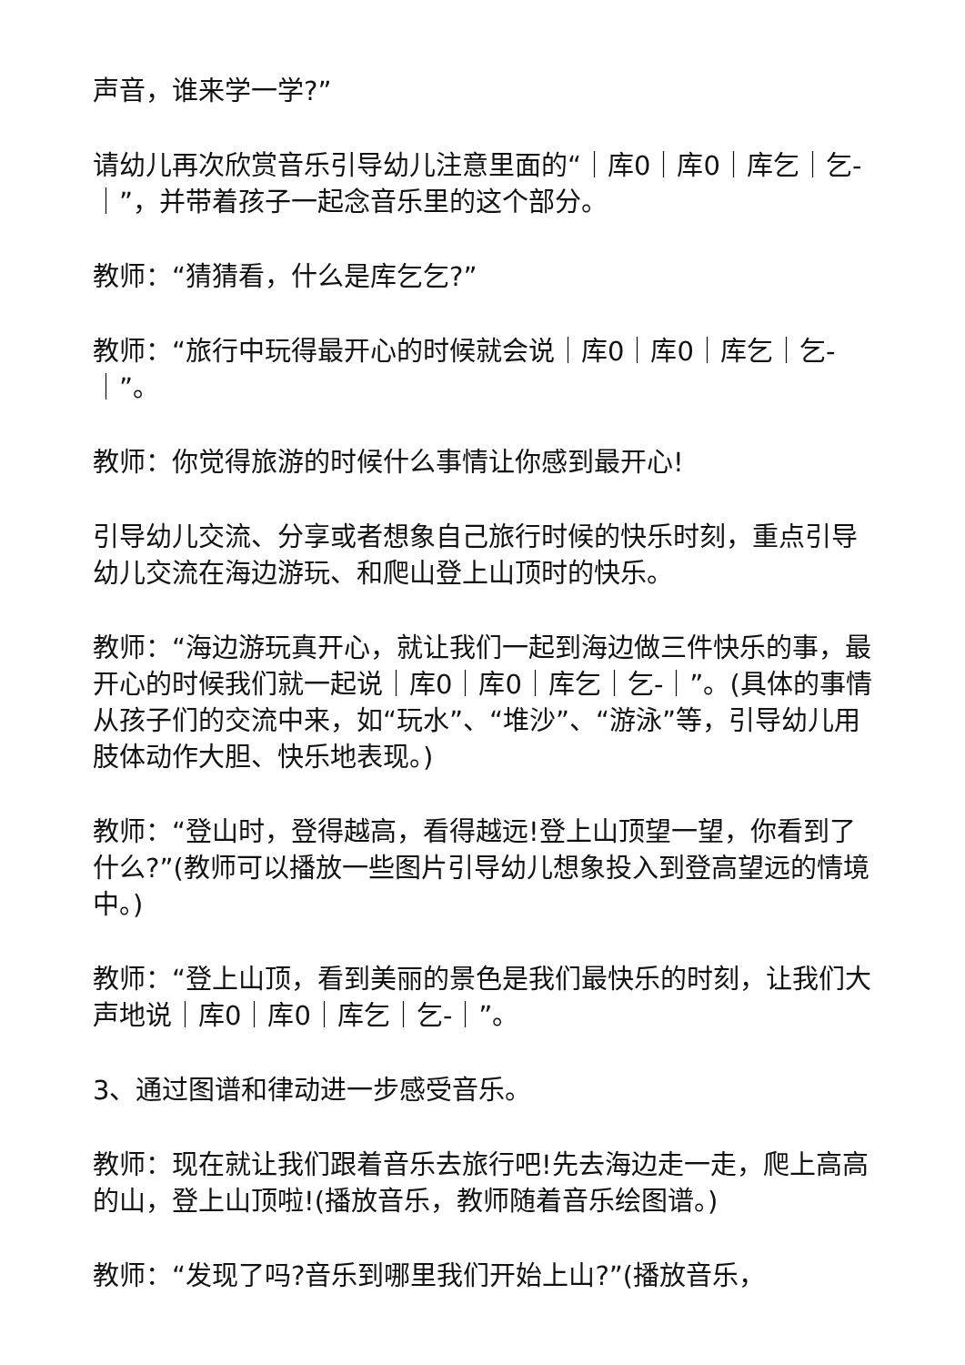声音，谁来学一学?”
请幼儿再次欣赏音乐引导幼儿注意里面的“｜库0｜库0｜库乞｜乞-｜”，并带着孩子一起念音乐里的这个部分。
教师：“猜猜看，什么是库乞乞?”
教师：“旅行中玩得最开心的时候就会说｜库0｜库0｜库乞｜乞-｜”。
教师：你觉得旅游的时候什么事情让你感到最开心!
引导幼儿交流、分享或者想象自己旅行时候的快乐时刻，重点引导幼儿交流在海边游玩、和爬山登上山顶时的快乐。
教师：“海边游玩真开心，就让我们一起到海边做三件快乐的事，最开心的时候我们就一起说｜库0｜库0｜库乞｜乞-｜”。(具体的事情从孩子们的交流中来，如“玩水”、“堆沙”、“游泳”等，引导幼儿用肢体动作大胆、快乐地表现。)
教师：“登山时，登得越高，看得越远!登上山顶望一望，你看到了什么?”(教师可以播放一些图片引导幼儿想象投入到登高望远的情境中。)
教师：“登上山顶，看到美丽的景色是我们最快乐的时刻，让我们大声地说｜库0｜库0｜库乞｜乞-｜”。
3、通过图谱和律动进一步感受音乐。
教师：现在就让我们跟着音乐去旅行吧!先去海边走一走，爬上高高的山，登上山顶啦!(播放音乐，教师随着音乐绘图谱。)
教师：“发现了吗?音乐到哪里我们开始上山?”(播放音乐，